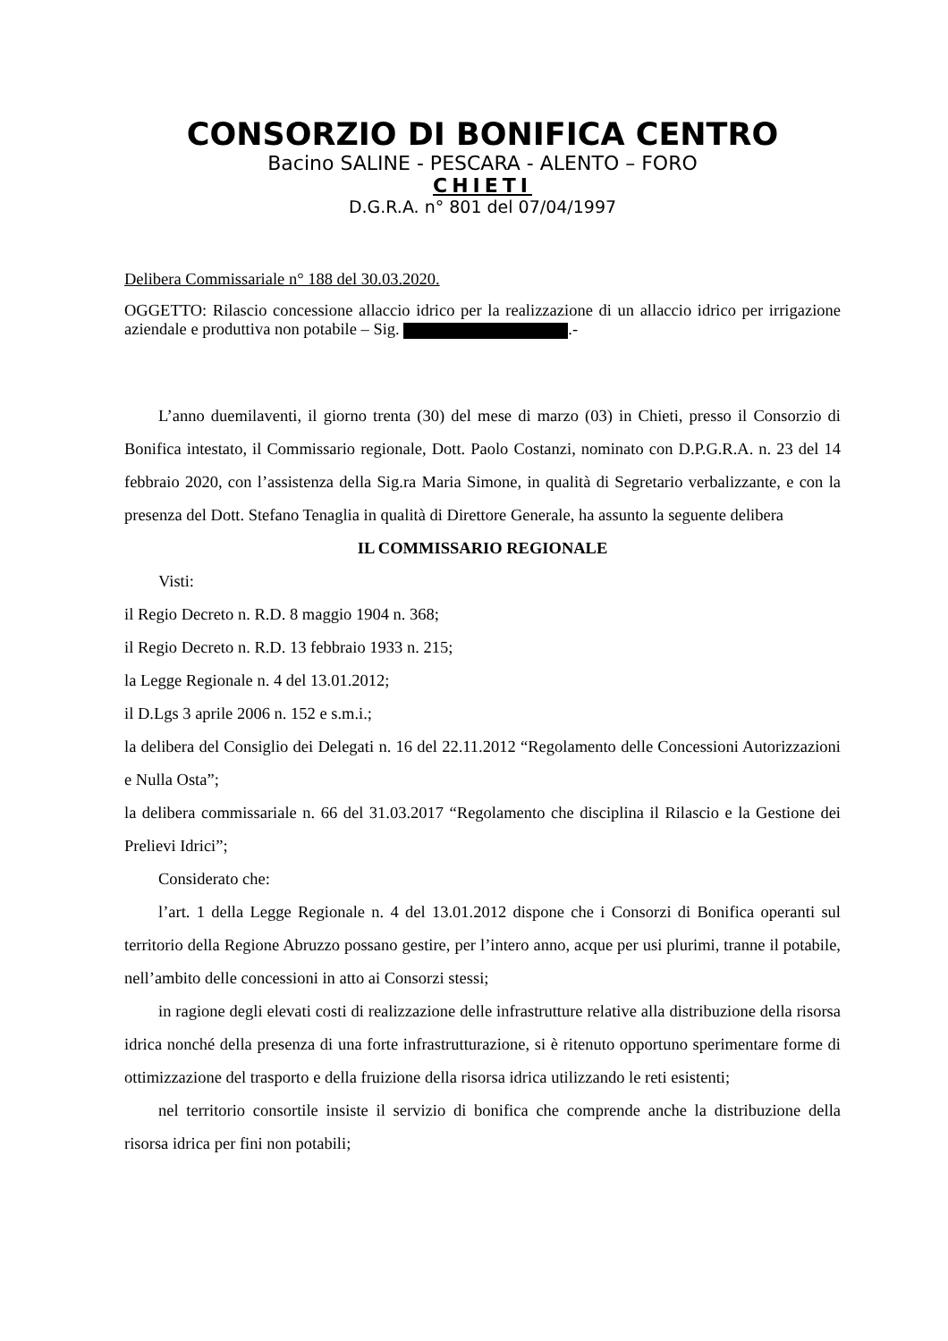CONSORZIO DI BONIFICA CENTRO
Bacino SALINE - PESCARA - ALENTO – FORO
CHIETI
D.G.R.A. n° 801 del 07/04/1997
Delibera Commissariale n° 188 del 30.03.2020.
OGGETTO: Rilascio concessione allaccio idrico per la realizzazione di un allaccio idrico per irrigazione aziendale e produttiva non potabile – Sig. .-
L’anno duemilaventi, il giorno trenta (30) del mese di marzo (03) in Chieti, presso il Consorzio di Bonifica intestato, il Commissario regionale, Dott. Paolo Costanzi, nominato con D.P.G.R.A. n. 23 del 14 febbraio 2020, con l’assistenza della Sig.ra Maria Simone, in qualità di Segretario verbalizzante, e con la presenza del Dott. Stefano Tenaglia in qualità di Direttore Generale, ha assunto la seguente delibera
IL COMMISSARIO REGIONALE
Visti:
il Regio Decreto n. R.D. 8 maggio 1904 n. 368;
il Regio Decreto n. R.D. 13 febbraio 1933 n. 215;
la Legge Regionale n. 4 del 13.01.2012;
il D.Lgs 3 aprile 2006 n. 152 e s.m.i.;
la delibera del Consiglio dei Delegati n. 16 del 22.11.2012 “Regolamento delle Concessioni Autorizzazioni e Nulla Osta”;
la delibera commissariale n. 66 del 31.03.2017 “Regolamento che disciplina il Rilascio e la Gestione dei Prelievi Idrici”;
Considerato che:
l’art. 1 della Legge Regionale n. 4 del 13.01.2012 dispone che i Consorzi di Bonifica operanti sul territorio della Regione Abruzzo possano gestire, per l’intero anno, acque per usi plurimi, tranne il potabile, nell’ambito delle concessioni in atto ai Consorzi stessi;
in ragione degli elevati costi di realizzazione delle infrastrutture relative alla distribuzione della risorsa idrica nonché della presenza di una forte infrastrutturazione, si è ritenuto opportuno sperimentare forme di ottimizzazione del trasporto e della fruizione della risorsa idrica utilizzando le reti esistenti;
nel territorio consortile insiste il servizio di bonifica che comprende anche la distribuzione della risorsa idrica per fini non potabili;